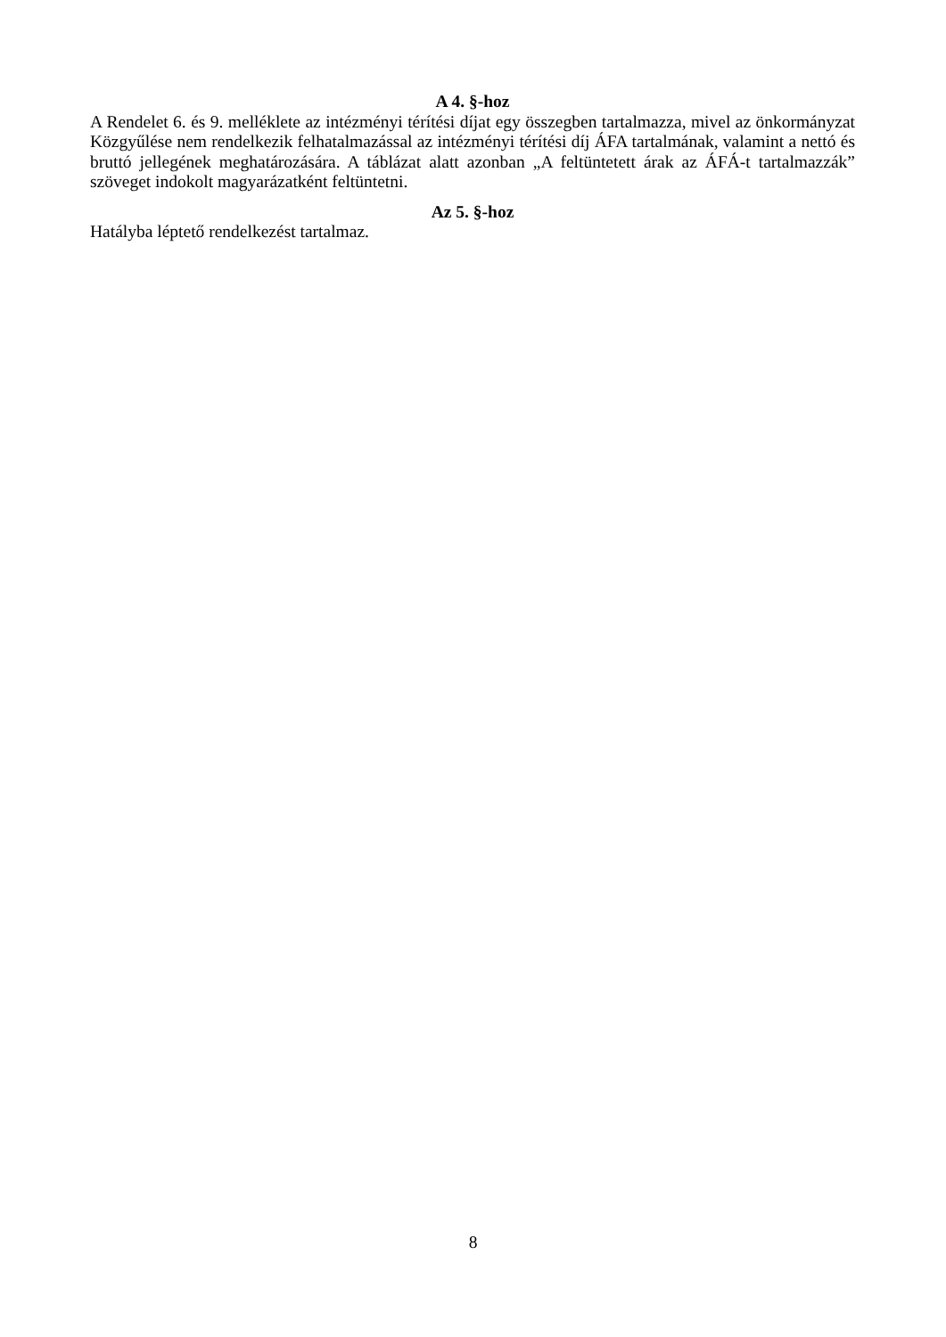A 4. §-hoz
A Rendelet 6. és 9. melléklete az intézményi térítési díjat egy összegben tartalmazza, mivel az önkormányzat Közgyűlése nem rendelkezik felhatalmazással az intézményi térítési díj ÁFA tartalmának, valamint a nettó és bruttó jellegének meghatározására. A táblázat alatt azonban „A feltüntetett árak az ÁFÁ-t tartalmazzák” szöveget indokolt magyarázatként feltüntetni.
Az 5. §-hoz
Hatályba léptető rendelkezést tartalmaz.
8